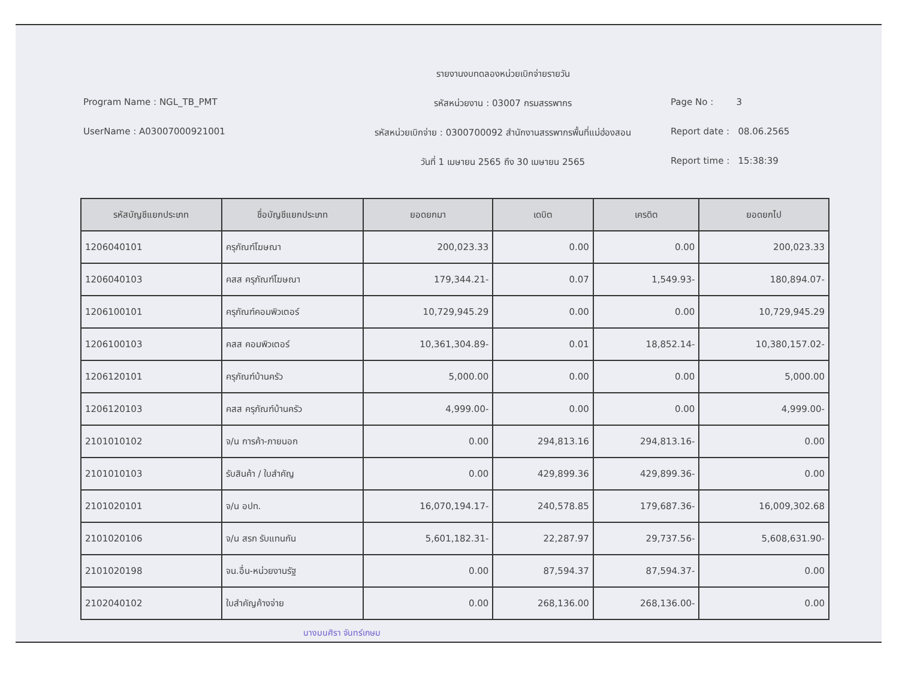รายงานงบทดลองหน่วยเบิกจ่ายรายวัน
Program Name : NGL_TB_PMT
รหัสหน่วยงาน : 03007 กรมสรรพากร
Page No : 3
UserName : A03007000921001
รหัสหน่วยเบิกจ่าย : 0300700092 สำนักงานสรรพากรพื้นที่แม่ฮ่องสอน
Report date : 08.06.2565
วันที่ 1 เมษายน 2565 ถึง 30 เมษายน 2565
Report time : 15:38:39
| รหัสบัญชีแยกประเภท | ชื่อบัญชีแยกประเภท | ยอดยกมา | เดบิต | เครดิต | ยอดยกไป |
| --- | --- | --- | --- | --- | --- |
| 1206040101 | ครุภัณฑ์โฆษณา | 200,023.33 | 0.00 | 0.00 | 200,023.33 |
| 1206040103 | คสส ครุภัณฑ์โฆษณา | 179,344.21- | 0.07 | 1,549.93- | 180,894.07- |
| 1206100101 | ครุภัณฑ์คอมพิวเตอร์ | 10,729,945.29 | 0.00 | 0.00 | 10,729,945.29 |
| 1206100103 | คสส คอมพิวเตอร์ | 10,361,304.89- | 0.01 | 18,852.14- | 10,380,157.02- |
| 1206120101 | ครุภัณฑ์บ้านครัว | 5,000.00 | 0.00 | 0.00 | 5,000.00 |
| 1206120103 | คสส ครุภัณฑ์บ้านครัว | 4,999.00- | 0.00 | 0.00 | 4,999.00- |
| 2101010102 | จ/น การค้า-ภายนอก | 0.00 | 294,813.16 | 294,813.16- | 0.00 |
| 2101010103 | รับสินค้า / ใบสำคัญ | 0.00 | 429,899.36 | 429,899.36- | 0.00 |
| 2101020101 | จ/น อปท. | 16,070,194.17- | 240,578.85 | 179,687.36- | 16,009,302.68 |
| 2101020106 | จ/น สรก รับแทนกัน | 5,601,182.31- | 22,287.97 | 29,737.56- | 5,608,631.90- |
| 2101020198 | จน.อื่น-หน่วยงานรัฐ | 0.00 | 87,594.37 | 87,594.37- | 0.00 |
| 2102040102 | ใบสำคัญค้างจ่าย | 0.00 | 268,136.00 | 268,136.00- | 0.00 |
นางมนศิรา จันทร์เกษม